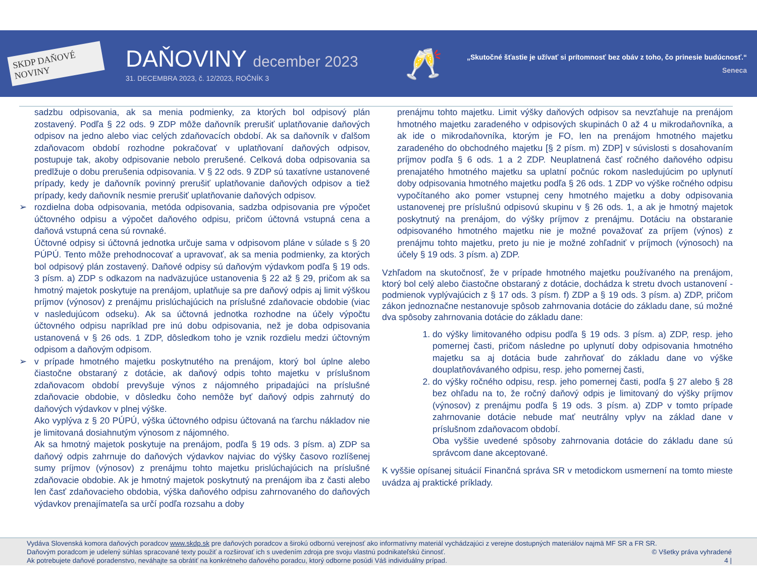SKDP DAŇOVÉ NOVINY
DAŇOVINY december 2023
31. DECEMBRA 2023, č. 12/2023, ROČNÍK 3
🥂
„Skutočné šťastie je užívať si prítomnosť bez obáv z toho, čo prinesie budúcnosť.“
Seneca
sadzbu odpisovania, ak sa menia podmienky, za ktorých bol odpisový plán zostavený. Podľa § 22 ods. 9 ZDP môže daňovník prerušiť uplatňovanie daňových odpisov na jedno alebo viac celých zdaňovacích období. Ak sa daňovník v ďalšom zdaňovacom období rozhodne pokračovať v uplatňovaní daňových odpisov, postupuje tak, akoby odpisovanie nebolo prerušené. Celková doba odpisovania sa predlžuje o dobu prerušenia odpisovania. V § 22 ods. 9 ZDP sú taxatívne ustanovené prípady, kedy je daňovník povinný prerušiť uplatňovanie daňových odpisov a tiež prípady, kedy daňovník nesmie prerušiť uplatňovanie daňových odpisov.
➢ rozdielna doba odpisovania, metóda odpisovania, sadzba odpisovania pre výpočet účtovného odpisu a výpočet daňového odpisu, pričom účtovná vstupná cena a daňová vstupná cena sú rovnaké.
Účtovné odpisy si účtovná jednotka určuje sama v odpisovom pláne v súlade s § 20 PÚPÚ. Tento môže prehodnocovať a upravovať, ak sa menia podmienky, za ktorých bol odpisový plán zostavený. Daňové odpisy sú daňovým výdavkom podľa § 19 ods. 3 písm. a) ZDP s odkazom na nadväzujúce ustanovenia § 22 až § 29, pričom ak sa hmotný majetok poskytuje na prenájom, uplatňuje sa pre daňový odpis aj limit výškou príjmov (výnosov) z prenájmu prislúchajúcich na príslušné zdaňovacie obdobie (viac v nasledujúcom odseku). Ak sa účtovná jednotka rozhodne na účely výpočtu účtovného odpisu napríklad pre inú dobu odpisovania, než je doba odpisovania ustanovená v § 26 ods. 1 ZDP, dôsledkom toho je vznik rozdielu medzi účtovným odpisom a daňovým odpisom.
➢ v prípade hmotného majetku poskytnutého na prenájom, ktorý bol úplne alebo čiastočne obstaraný z dotácie, ak daňový odpis tohto majetku v príslušnom zdaňovacom období prevyšuje výnos z nájomného pripadajúci na príslušné zdaňovacie obdobie, v dôsledku čoho nemôže byť daňový odpis zahrnutý do daňových výdavkov v plnej výške.
Ako vyplýva z § 20 PÚPÚ, výška účtovného odpisu účtovaná na ťarchu nákladov nie je limitovaná dosiahnutým výnosom z nájomného.
Ak sa hmotný majetok poskytuje na prenájom, podľa § 19 ods. 3 písm. a) ZDP sa daňový odpis zahrnuje do daňových výdavkov najviac do výšky časovo rozlíšenej sumy príjmov (výnosov) z prenájmu tohto majetku prislúchajúcich na príslušné zdaňovacie obdobie. Ak je hmotný majetok poskytnutý na prenájom iba z časti alebo len časť zdaňovacieho obdobia, výška daňového odpisu zahrnovaného do daňových výdavkov prenajímateľa sa určí podľa rozsahu a doby
prenájmu tohto majetku. Limit výšky daňových odpisov sa nevzťahuje na prenájom hmotného majetku zaradeného v odpisových skupinách 0 až 4 u mikrodaňovníka, a ak ide o mikrodaňovníka, ktorým je FO, len na prenájom hmotného majetku zaradeného do obchodného majetku [§ 2 písm. m) ZDP] v súvislosti s dosahovaním príjmov podľa § 6 ods. 1 a 2 ZDP. Neuplatnená časť ročného daňového odpisu prenajatého hmotného majetku sa uplatní počnúc rokom nasledujúcim po uplynutí doby odpisovania hmotného majetku podľa § 26 ods. 1 ZDP vo výške ročného odpisu vypočítaného ako pomer vstupnej ceny hmotného majetku a doby odpisovania ustanovenej pre príslušnú odpisovú skupinu v § 26 ods. 1, a ak je hmotný majetok poskytnutý na prenájom, do výšky príjmov z prenájmu. Dotáciu na obstaranie odpisovaného hmotného majetku nie je možné považovať za príjem (výnos) z prenájmu tohto majetku, preto ju nie je možné zohľadniť v príjmoch (výnosoch) na účely § 19 ods. 3 písm. a) ZDP.
Vzhľadom na skutočnosť, že v prípade hmotného majetku používaného na prenájom, ktorý bol celý alebo čiastočne obstaraný z dotácie, dochádza k stretu dvoch ustanovení - podmienok vyplývajúcich z § 17 ods. 3 písm. f) ZDP a § 19 ods. 3 písm. a) ZDP, pričom zákon jednoznačne nestanovuje spôsob zahrnovania dotácie do základu dane, sú možné dva spôsoby zahrnovania dotácie do základu dane:
1. do výšky limitovaného odpisu podľa § 19 ods. 3 písm. a) ZDP, resp. jeho pomernej časti, pričom následne po uplynutí doby odpisovania hmotného majetku sa aj dotácia bude zahrňovať do základu dane vo výške douplatňovávaného odpisu, resp. jeho pomernej časti,
2. do výšky ročného odpisu, resp. jeho pomernej časti, podľa § 27 alebo § 28 bez ohľadu na to, že ročný daňový odpis je limitovaný do výšky príjmov (výnosov) z prenájmu podľa § 19 ods. 3 písm. a) ZDP v tomto prípade zahrnovanie dotácie nebude mať neutrálny vplyv na základ dane v príslušnom zdaňovacom období.
Oba vyššie uvedené spôsoby zahrnovania dotácie do základu dane sú správcom dane akceptované.
K vyššie opísanej situácií Finančná správa SR v metodickom usmernení na tomto mieste uvádza aj praktické príklady.
Vydáva Slovenská komora daňových poradcov www.skdp.sk pre daňových poradcov a širokú odbornú verejnosť ako informatívny materiál vychádzajúci z verejne dostupných materiálov najmä MF SR a FR SR.
Daňovým poradcom je udelený súhlas spracované texty použiť a rozširovať ich s uvedením zdroja pre svoju vlastnú podnikateľskú činnosť. © Všetky práva vyhradené
Ak potrebujete daňové poradenstvo, neváhajte sa obrátiť na konkrétneho daňového poradcu, ktorý odborne posúdi Váš individuálny prípad. 4 |